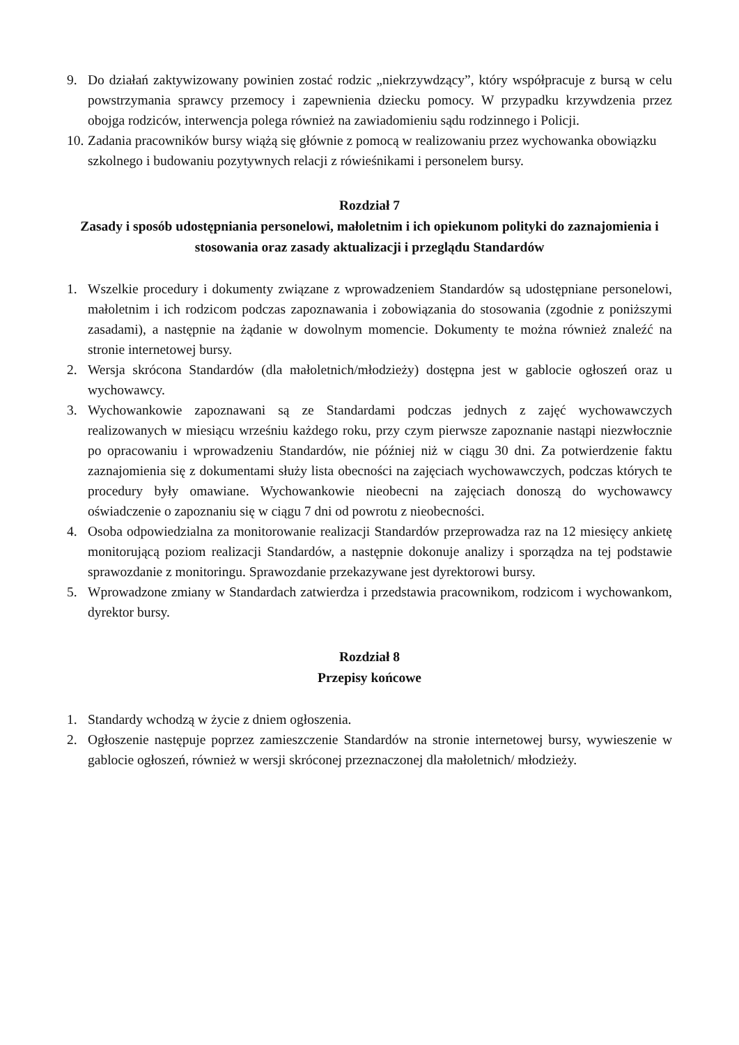9. Do działań zaktywizowany powinien zostać rodzic „niekrzywdzący”, który współpracuje z bursą w celu powstrzymania sprawcy przemocy i zapewnienia dziecku pomocy. W przypadku krzywdzenia przez obojga rodziców, interwencja polega również na zawiadomieniu sądu rodzinnego i Policji.
10. Zadania pracowników bursy wiążą się głównie z pomocą w realizowaniu przez wychowanka obowiązku szkolnego i budowaniu pozytywnych relacji z rówieśnikami i personelem bursy.
Rozdział 7
Zasady i sposób udostępniania personelowi, małoletnim i ich opiekunom polityki do zaznajomienia i stosowania oraz zasady aktualizacji i przeglądu Standardów
1. Wszelkie procedury i dokumenty związane z wprowadzeniem Standardów są udostępniane personelowi, małoletnim i ich rodzicom podczas zapoznawania i zobowiązania do stosowania (zgodnie z poniższymi zasadami), a następnie na żądanie w dowolnym momencie. Dokumenty te można również znaleźć na stronie internetowej bursy.
2. Wersja skrócona Standardów (dla małoletnich/młodzieży) dostępna jest w gablocie ogłoszeń oraz u wychowawcy.
3. Wychowankowie zapoznawani są ze Standardami podczas jednych z zajęć wychowawczych realizowanych w miesiącu wrześniu każdego roku, przy czym pierwsze zapoznanie nastąpi niezwłocznie po opracowaniu i wprowadzeniu Standardów, nie później niż w ciągu 30 dni. Za potwierdzenie faktu zaznajomienia się z dokumentami służy lista obecności na zajęciach wychowawczych, podczas których te procedury były omawiane. Wychowankowie nieobecni na zajęciach donoszą do wychowawcy oświadczenie o zapoznaniu się w ciągu 7 dni od powrotu z nieobecności.
4. Osoba odpowiedzialna za monitorowanie realizacji Standardów przeprowadza raz na 12 miesięcy ankietę monitorującą poziom realizacji Standardów, a następnie dokonuje analizy i sporządza na tej podstawie sprawozdanie z monitoringu. Sprawozdanie przekazywane jest dyrektorowi bursy.
5. Wprowadzone zmiany w Standardach zatwierdza i przedstawia pracownikom, rodzicom i wychowankom, dyrektor bursy.
Rozdział 8
Przepisy końcowe
1. Standardy wchodzą w życie z dniem ogłoszenia.
2. Ogłoszenie następuje poprzez zamieszczenie Standardów na stronie internetowej bursy, wywieszenie w gablocie ogłoszeń, również w wersji skróconej przeznaczonej dla małoletnich/ młodzieży.